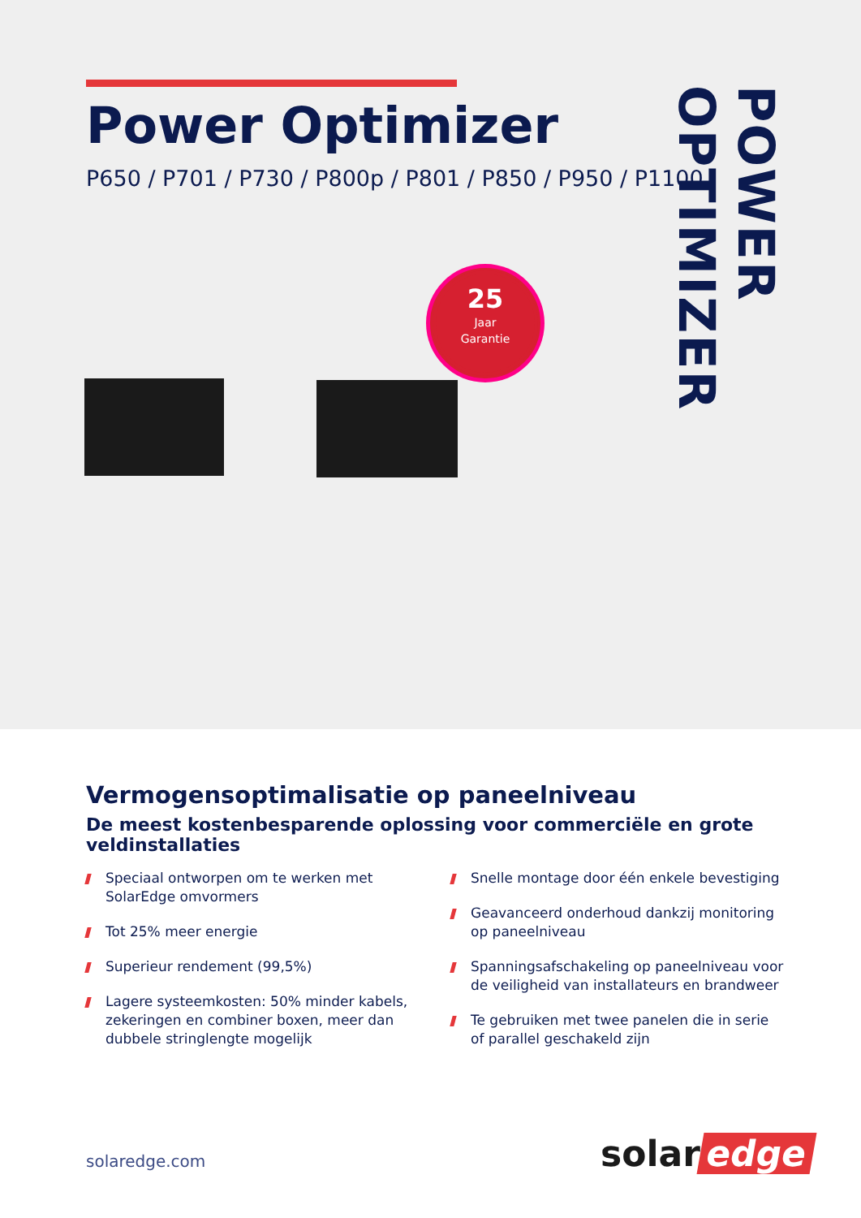Power Optimizer
P650 / P701 / P730 / P800p / P801 / P850 / P950 / P1100
POWER OPTIMIZER
25
Jaar
Garantie
Vermogensoptimalisatie op paneelniveau
De meest kostenbesparende oplossing voor commerciële en grote veldinstallaties
Speciaal ontworpen om te werken met SolarEdge omvormers
Tot 25% meer energie
Superieur rendement (99,5%)
Lagere systeemkosten: 50% minder kabels, zekeringen en combiner boxen, meer dan dubbele stringlengte mogelijk
Snelle montage door één enkele bevestiging
Geavanceerd onderhoud dankzij monitoring op paneelniveau
Spanningsafschakeling op paneelniveau voor de veiligheid van installateurs en brandweer
Te gebruiken met twee panelen die in serie of parallel geschakeld zijn
solaredge.com solar edge